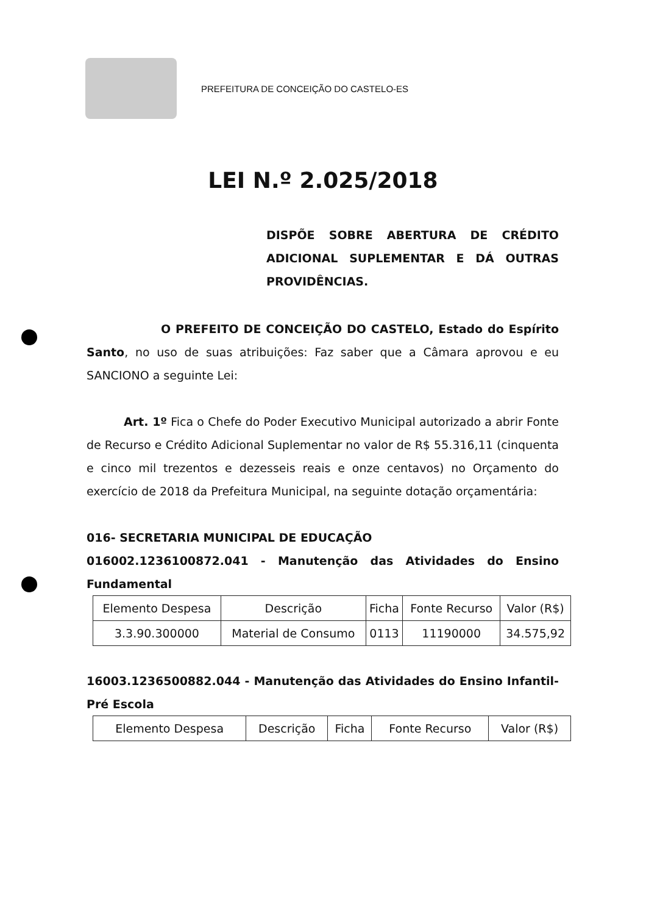PREFEITURA DE CONCEIÇÃO DO CASTELO-ES
LEI N.º 2.025/2018
DISPÕE SOBRE ABERTURA DE CRÉDITO ADICIONAL SUPLEMENTAR E DÁ OUTRAS PROVIDÊNCIAS.
O PREFEITO DE CONCEIÇÃO DO CASTELO, Estado do Espírito Santo, no uso de suas atribuições: Faz saber que a Câmara aprovou e eu SANCIONO a seguinte Lei:
Art. 1º Fica o Chefe do Poder Executivo Municipal autorizado a abrir Fonte de Recurso e Crédito Adicional Suplementar no valor de R$ 55.316,11 (cinquenta e cinco mil trezentos e dezesseis reais e onze centavos) no Orçamento do exercício de 2018 da Prefeitura Municipal, na seguinte dotação orçamentária:
016- SECRETARIA MUNICIPAL DE EDUCAÇÃO
016002.1236100872.041 - Manutenção das Atividades do Ensino Fundamental
| Elemento Despesa | Descrição | Ficha | Fonte Recurso | Valor (R$) |
| 3.3.90.300000 | Material de Consumo | 0113 | 11190000 | 34.575,92 |
16003.1236500882.044 - Manutenção das Atividades do Ensino Infantil-Pré Escola
| Elemento Despesa | Descrição | Ficha | Fonte Recurso | Valor (R$) |